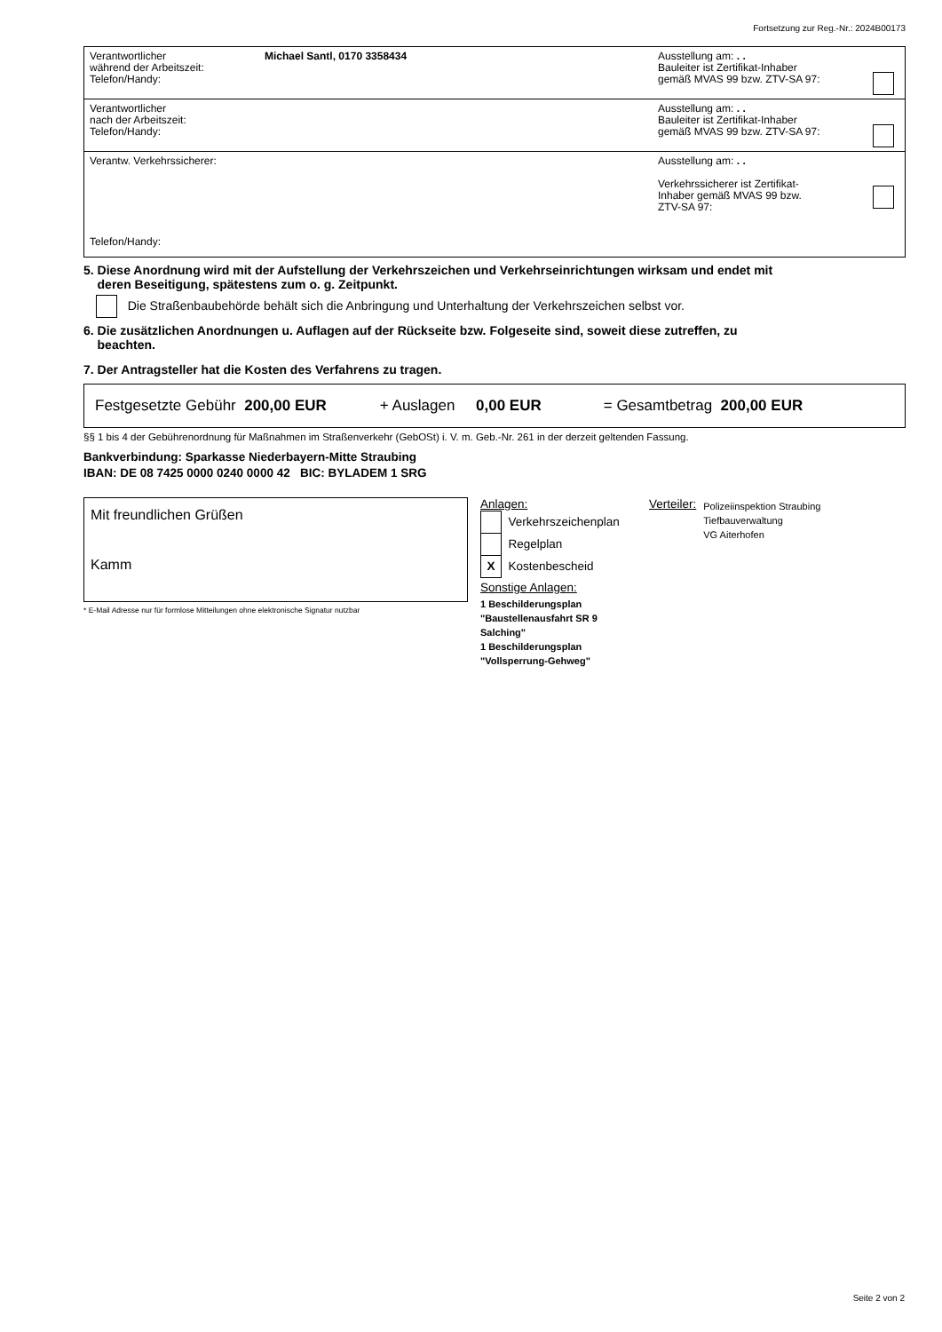Fortsetzung zur Reg.-Nr.: 2024B00173
| Verantwortlicher während der Arbeitszeit: Telefon/Handy: | Michael Santl, 0170 3358434 | Ausstellung am: . . Bauleiter ist Zertifikat-Inhaber gemäß MVAS 99 bzw. ZTV-SA 97: | |
| Verantwortlicher nach der Arbeitszeit: Telefon/Handy: | | Ausstellung am: . . Bauleiter ist Zertifikat-Inhaber gemäß MVAS 99 bzw. ZTV-SA 97: | |
| Verantw. Verkehrssicherer: Telefon/Handy: | | Ausstellung am: . . Verkehrssicherer ist Zertifikat- Inhaber gemäß MVAS 99 bzw. ZTV-SA 97: | |
5. Diese Anordnung wird mit der Aufstellung der Verkehrszeichen und Verkehrseinrichtungen wirksam und endet mit
deren Beseitigung, spätestens zum o. g. Zeitpunkt.
Die Straßenbaubehörde behält sich die Anbringung und Unterhaltung der Verkehrszeichen selbst vor.
6. Die zusätzlichen Anordnungen u. Auflagen auf der Rückseite bzw. Folgeseite sind, soweit diese zutreffen, zu
beachten.
7. Der Antragsteller hat die Kosten des Verfahrens zu tragen.
Festgesetzte Gebühr 200,00 EUR + Auslagen 0,00 EUR = Gesamtbetrag 200,00 EUR
§§ 1 bis 4 der Gebührenordnung für Maßnahmen im Straßenverkehr (GebOSt) i. V. m. Geb.-Nr. 261 in der derzeit geltenden Fassung.
Bankverbindung: Sparkasse Niederbayern-Mitte Straubing
IBAN: DE 08 7425 0000 0240 0000 42 BIC: BYLADEM 1 SRG
Mit freundlichen Grüßen
Kamm
* E-Mail Adresse nur für formlose Mitteilungen ohne elektronische Signatur nutzbar
Anlagen:
Verkehrszeichenplan
Regelplan
X Kostenbescheid
Sonstige Anlagen:
1 Beschilderungsplan
"Baustellenausfahrt SR 9
Salching"
1 Beschilderungsplan
"Vollsperrung-Gehweg"
Verteiler:
Polizeiinspektion Straubing
Tiefbauverwaltung
VG Aiterhofen
Seite 2 von 2